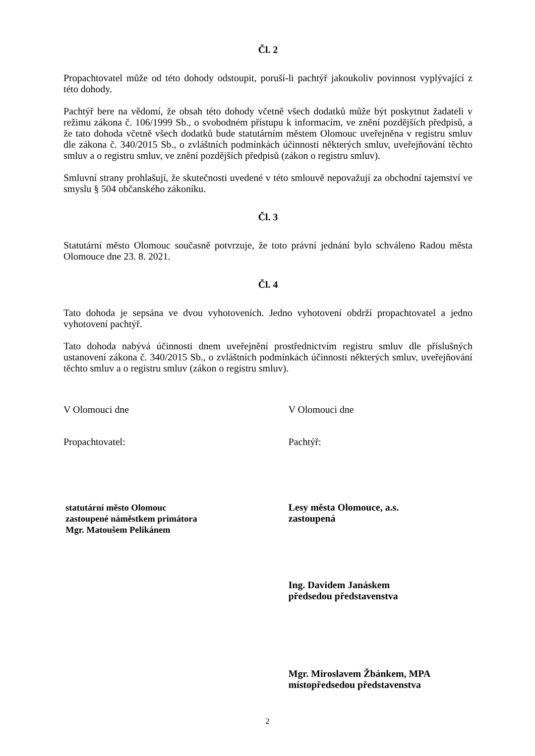Čl. 2
Propachtovatel může od této dohody odstoupit, poruší-li pachtýř jakoukoliv povinnost vyplývající z této dohody.
Pachtýř bere na vědomí, že obsah této dohody včetně všech dodatků může být poskytnut žadateli v režimu zákona č. 106/1999 Sb., o svobodném přístupu k informacím, ve znění pozdějších předpisů, a že tato dohoda včetně všech dodatků bude statutárním městem Olomouc uveřejněna v registru smluv dle zákona č. 340/2015 Sb., o zvláštních podmínkách účinnosti některých smluv, uveřejňování těchto smluv a o registru smluv, ve znění pozdějších předpisů (zákon o registru smluv).
Smluvní strany prohlašují, že skutečnosti uvedené v této smlouvě nepovažují za obchodní tajemství ve smyslu § 504 občanského zákoníku.
Čl. 3
Statutární město Olomouc současně potvrzuje, že toto právní jednání bylo schváleno Radou města Olomouce dne 23. 8. 2021.
Čl. 4
Tato dohoda je sepsána ve dvou vyhotoveních. Jedno vyhotovení obdrží propachtovatel a jedno vyhotovení pachtýř.
Tato dohoda nabývá účinnosti dnem uveřejnění prostřednictvím registru smluv dle příslušných ustanovení zákona č. 340/2015 Sb., o zvláštních podmínkách účinnosti některých smluv, uveřejňování těchto smluv a o registru smluv (zákon o registru smluv).
V Olomouci dne V Olomouci dne
Propachtovatel: Pachtýř:
statutární město Olomouc
zastoupené náměstkem primátora
Mgr. Matoušem Pelikánem
Lesy města Olomouce, a.s.
zastoupená
Ing. Davidem Janáskem
předsedou představenstva
Mgr. Miroslavem Žbánkem, MPA
místopředsedou představenstva
2